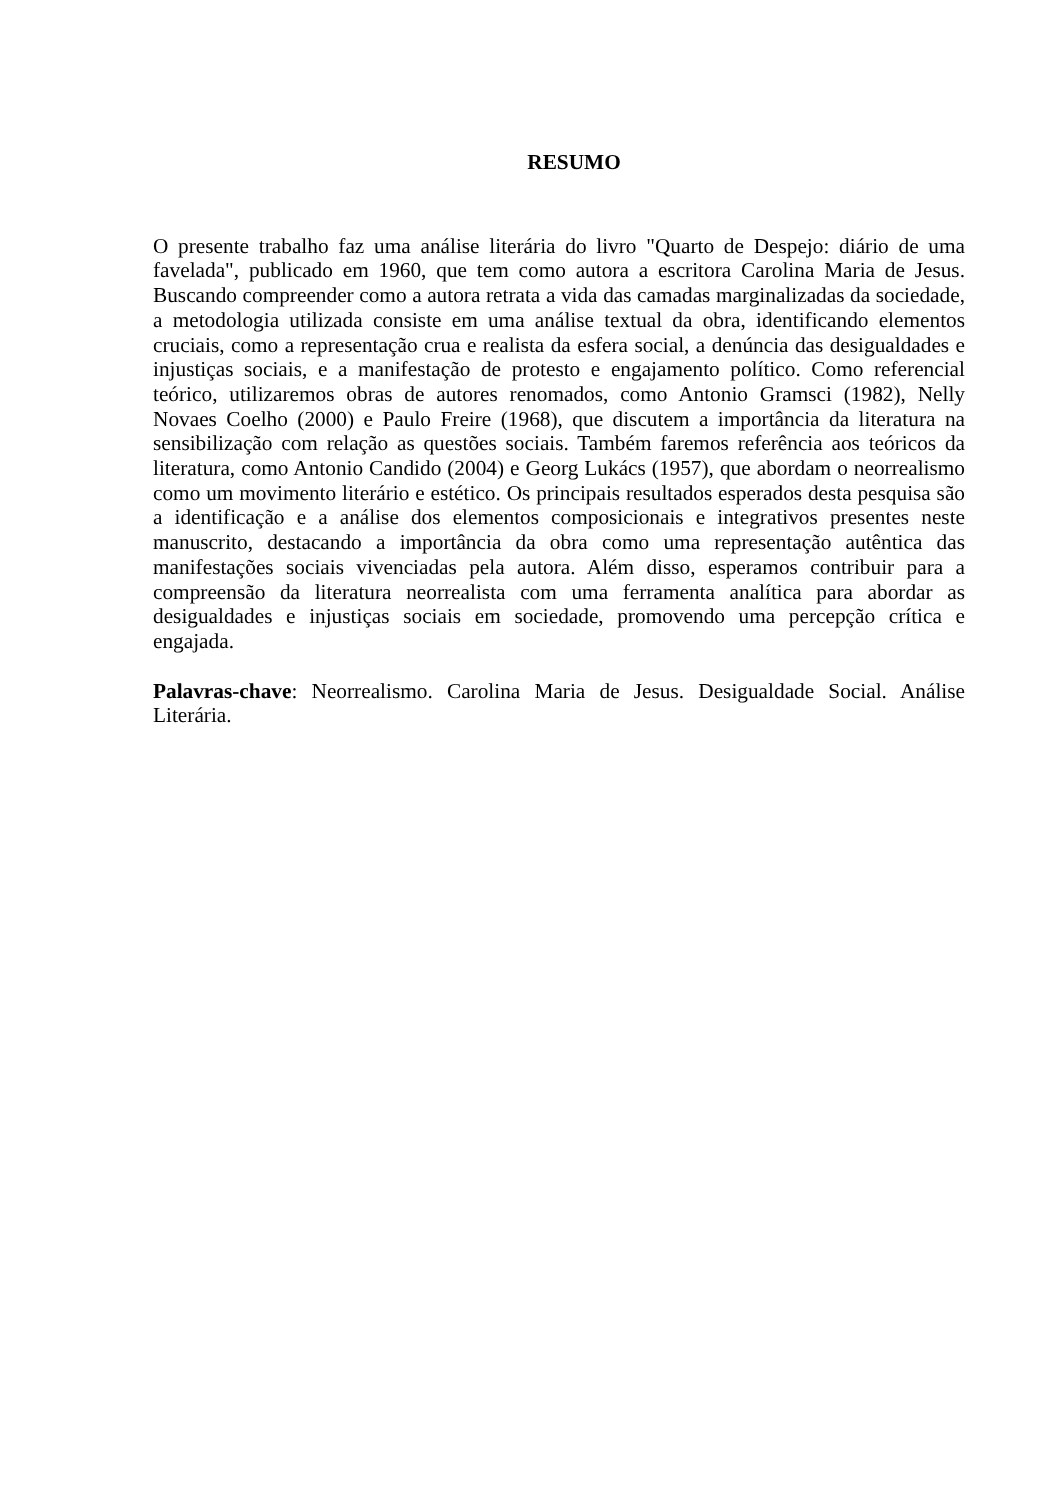RESUMO
O presente trabalho faz uma análise literária do livro "Quarto de Despejo: diário de uma favelada", publicado em 1960, que tem como autora a escritora Carolina Maria de Jesus. Buscando compreender como a autora retrata a vida das camadas marginalizadas da sociedade, a metodologia utilizada consiste em uma análise textual da obra, identificando elementos cruciais, como a representação crua e realista da esfera social, a denúncia das desigualdades e injustiças sociais, e a manifestação de protesto e engajamento político. Como referencial teórico, utilizaremos obras de autores renomados, como Antonio Gramsci (1982), Nelly Novaes Coelho (2000) e Paulo Freire (1968), que discutem a importância da literatura na sensibilização com relação as questões sociais. Também faremos referência aos teóricos da literatura, como Antonio Candido (2004) e Georg Lukács (1957), que abordam o neorrealismo como um movimento literário e estético. Os principais resultados esperados desta pesquisa são a identificação e a análise dos elementos composicionais e integrativos presentes neste manuscrito, destacando a importância da obra como uma representação autêntica das manifestações sociais vivenciadas pela autora. Além disso, esperamos contribuir para a compreensão da literatura neorrealista com uma ferramenta analítica para abordar as desigualdades e injustiças sociais em sociedade, promovendo uma percepção crítica e engajada.
Palavras-chave: Neorrealismo. Carolina Maria de Jesus. Desigualdade Social. Análise Literária.